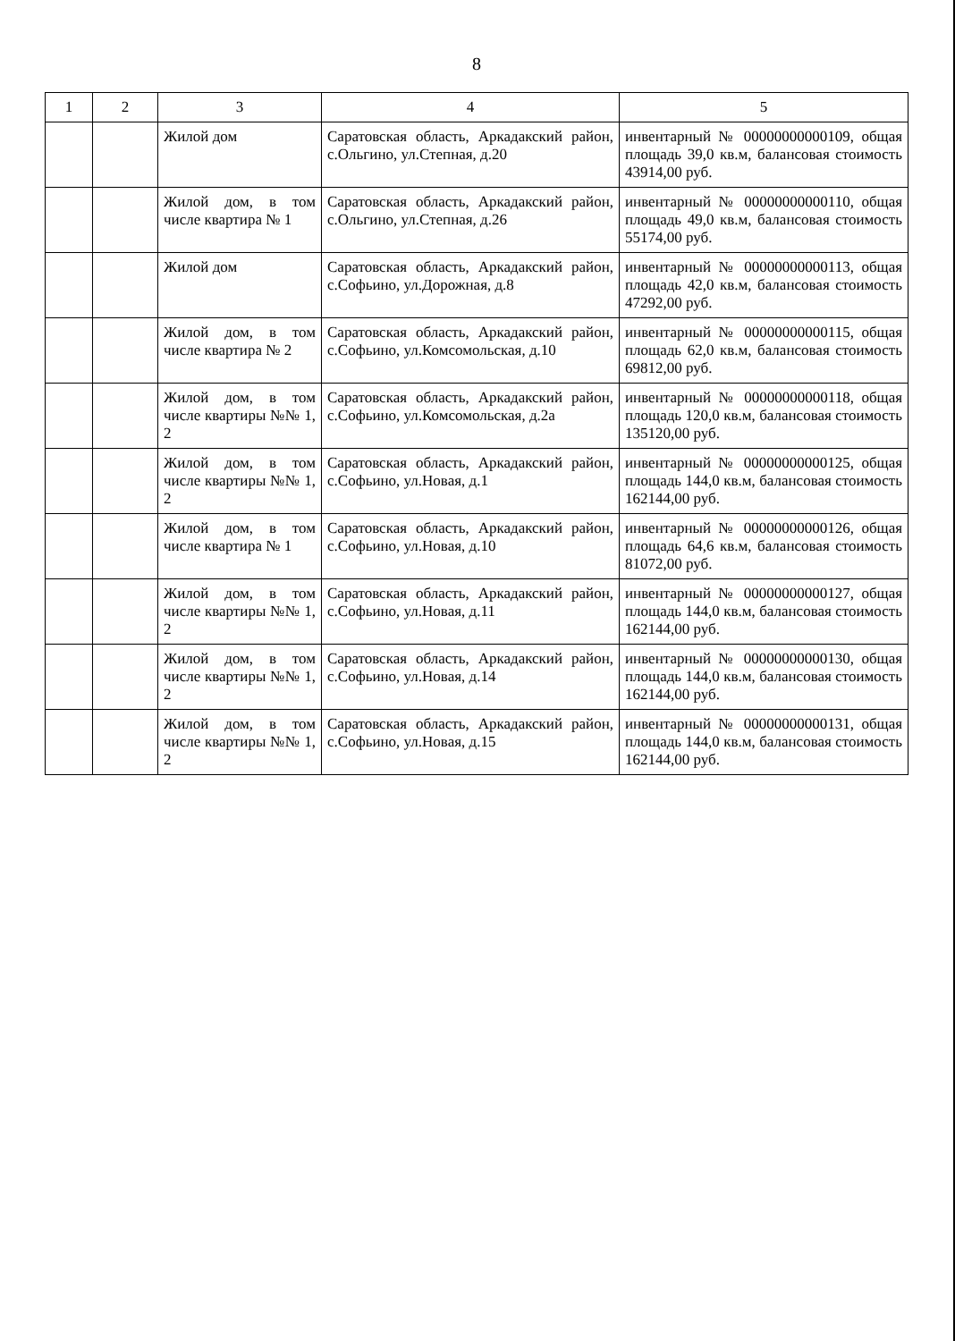8
| 1 | 2 | 3 | 4 | 5 |
| --- | --- | --- | --- | --- |
| | | Жилой дом | Саратовская область, Аркадакский район, с.Ольгино, ул.Степная, д.20 | инвентарный № 00000000000109, общая площадь 39,0 кв.м, балансовая стоимость 43914,00 руб. |
| | | Жилой дом, в том числе квартира № 1 | Саратовская область, Аркадакский район, с.Ольгино, ул.Степная, д.26 | инвентарный № 00000000000110, общая площадь 49,0 кв.м, балансовая стоимость 55174,00 руб. |
| | | Жилой дом | Саратовская область, Аркадакский район, с.Софьино, ул.Дорожная, д.8 | инвентарный № 00000000000113, общая площадь 42,0 кв.м, балансовая стоимость 47292,00 руб. |
| | | Жилой дом, в том числе квартира № 2 | Саратовская область, Аркадакский район, с.Софьино, ул.Комсомольская, д.10 | инвентарный № 00000000000115, общая площадь 62,0 кв.м, балансовая стоимость 69812,00 руб. |
| | | Жилой дом, в том числе квартиры №№ 1, 2 | Саратовская область, Аркадакский район, с.Софьино, ул.Комсомольская, д.2а | инвентарный № 00000000000118, общая площадь 120,0 кв.м, балансовая стоимость 135120,00 руб. |
| | | Жилой дом, в том числе квартиры №№ 1, 2 | Саратовская область, Аркадакский район, с.Софьино, ул.Новая, д.1 | инвентарный № 00000000000125, общая площадь 144,0 кв.м, балансовая стоимость 162144,00 руб. |
| | | Жилой дом, в том числе квартира № 1 | Саратовская область, Аркадакский район, с.Софьино, ул.Новая, д.10 | инвентарный № 00000000000126, общая площадь 64,6 кв.м, балансовая стоимость 81072,00 руб. |
| | | Жилой дом, в том числе квартиры №№ 1, 2 | Саратовская область, Аркадакский район, с.Софьино, ул.Новая, д.11 | инвентарный № 00000000000127, общая площадь 144,0 кв.м, балансовая стоимость 162144,00 руб. |
| | | Жилой дом, в том числе квартиры №№ 1, 2 | Саратовская область, Аркадакский район, с.Софьино, ул.Новая, д.14 | инвентарный № 00000000000130, общая площадь 144,0 кв.м, балансовая стоимость 162144,00 руб. |
| | | Жилой дом, в том числе квартиры №№ 1, 2 | Саратовская область, Аркадакский район, с.Софьино, ул.Новая, д.15 | инвентарный № 00000000000131, общая площадь 144,0 кв.м, балансовая стоимость 162144,00 руб. |